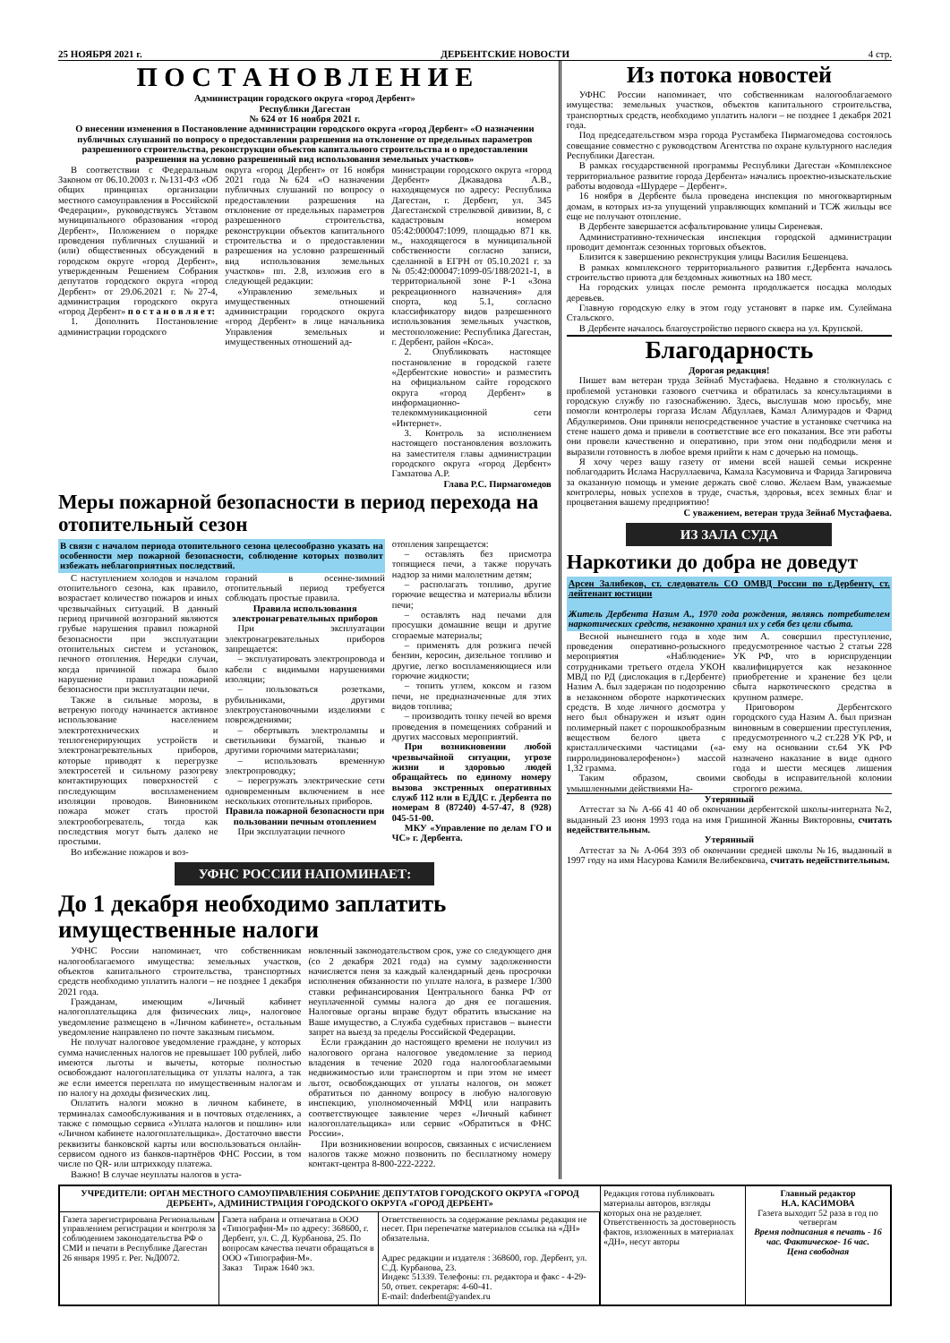25 НОЯБРЯ 2021 г. ДЕРБЕНТСКИЕ НОВОСТИ 4 стр.
П О С Т А Н О В Л Е Н И Е
Администрации городского округа «город Дербент»
Республики Дагестан
№ 624 от 16 ноября 2021 г.
О внесении изменения в Постановление администрации городского округа «город Дербент» «О назначении публичных слушаний по вопросу о предоставлении разрешения на отклонение от предельных параметров разрешенного строительства, реконструкции объектов капитального строительства и о предоставлении разрешения на условно разрешенный вид использования земельных участков»
В соответствии с Федеральным Законом от 06.10.2003 г. №131-ФЗ «Об общих принципах организации местного самоуправления в Российской Федерации», руководствуясь Уставом муниципального образования «город Дербент», Положением о порядке проведения публичных слушаний и (или) общественных обсуждений в городском округе «город Дербент», утвержденным Решением Собрания депутатов городского округа «город Дербент» от 29.06.2021 г. №27-4, администрация городского округа «город Дербент» п о с т а н о в л я е т:
1. Дополнить Постановление администрации городского
округа «город Дербент» от 16 ноября 2021 года №624 «О назначении публичных слушаний по вопросу о предоставлении разрешения на отклонение от предельных параметров разрешенного строительства, реконструкции объектов капитального строительства и о предоставлении разрешения на условно разрешенный вид использования земельных участков» пп. 2.8, изложив его в следующей редакции:
«Управлению земельных и имущественных отношений администрации городского округа «город Дербент» в лице начальника Управления земельных и имущественных отношений ад-
министрации городского округа «город Дербент» Джавадова А.В., находящемуся по адресу: Республика Дагестан, г. Дербент, ул. 345 Дагестанской стрелковой дивизии, 8, с кадастровым номером 05:42:000047:1099, площадью 871 кв. м., находящегося в муниципальной собственности согласно записи, сделанной в ЕГРН от 05.10.2021 г. за №05:42:000047:1099-05/188/2021-1, в территориальной зоне Р-1 «Зона рекреационного назначения» для спорта, код 5.1, согласно классификатору видов разрешенного использования земельных участков, местоположение: Республика Дагестан, г. Дербент, район «Коса».
2. Опубликовать настоящее постановление в городской газете «Дербентские новости» и разместить на официальном сайте городского округа «город Дербент» в информационно-телекоммуникационной сети «Интернет».
3. Контроль за исполнением настоящего постановления возложить на заместителя главы администрации городского округа «город Дербент» Гамзатова А.Р.
Глава Р.С. Пирмагомедов
Меры пожарной безопасности в период перехода на отопительный сезон
В связи с началом периода отопительного сезона целесообразно указать на особенности мер пожарной безопасности, соблюдение которых позволит избежать неблагоприятных последствий.
С наступлением холодов и началом отопительного сезона, как правило, возрастает количество пожаров и иных чрезвычайных ситуаций. В данный период причиной возгораний являются грубые нарушения правил пожарной безопасности при эксплуатации отопительных систем и установок, печного отопления. Нередки случаи, когда причиной пожара было нарушение правил пожарной безопасности при эксплуатации печи.
Также в сильные морозы, в ветреную погоду начинается активное использование населением электротехнических и теплогенерирующих устройств и электронагревательных приборов, которые приводят к перегрузке электросетей и сильному разогреву контактирующих поверхностей с последующим воспламенением изоляции проводов. Виновником пожара может стать простой электрообогреватель, тогда как последствия могут быть далеко не простыми.
Во избежание пожаров и воз-
гораний в осенне-зимний отопительный период требуется соблюдать простые правила.
Правила использования электронагревательных приборов
При эксплуатации электронагревательных приборов запрещается:
– эксплуатировать электропровода и кабели с видимыми нарушениями изоляции;
– пользоваться розетками, рубильниками, другими электроустановочными изделиями с повреждениями;
– обертывать электролампы и светильники бумагой, тканью и другими горючими материалами;
– использовать временную электропроводку;
– перегружать электрические сети одновременным включением в нее нескольких отопительных приборов.
Правила пожарной безопасности при пользовании печным отоплением
При эксплуатации печного
отопления запрещается:
– оставлять без присмотра топящиеся печи, а также поручать надзор за ними малолетним детям;
– располагать топливо, другие горючие вещества и материалы вблизи печи;
– оставлять над печами для просушки домашние вещи и другие сгораемые материалы;
– применять для розжига печей бензин, керосин, дизельное топливо и другие, легко воспламеняющиеся или горючие жидкости;
– топить углем, коксом и газом печи, не предназначенные для этих видов топлива;
– производить топку печей во время проведения в помещениях собраний и других массовых мероприятий.
При возникновении любой чрезвычайной ситуации, угрозе жизни и здоровью людей обращайтесь по единому номеру вызова экстренных оперативных служб 112 или в ЕДДС г. Дербента по номерам 8 (87240) 4-57-47, 8 (928) 045-51-00.
МКУ «Управление по делам ГО и ЧС» г. Дербента.
УФНС РОССИИ НАПОМИНАЕТ:
До 1 декабря необходимо заплатить имущественные налоги
УФНС России напоминает, что собственникам налогооблагаемого имущества: земельных участков, объектов капитального строительства, транспортных средств необходимо уплатить налоги – не позднее 1 декабря 2021 года.
Гражданам, имеющим «Личный кабинет налогоплательщика для физических лиц», налоговое уведомление размещено в «Личном кабинете», остальным уведомление направлено по почте заказным письмом.
Не получат налоговое уведомление граждане, у которых сумма начисленных налогов не превышает 100 рублей, либо имеются льготы и вычеты, которые полностью освобождают налогоплательщика от уплаты налога, а так же если имеется переплата по имущественным налогам и по налогу на доходы физических лиц.
Оплатить налоги можно в личном кабинете, в терминалах самообслуживания и в почтовых отделениях, а также с помощью сервиса «Уплата налогов и пошлин» или «Личном кабинете налогоплательщика». Достаточно ввести реквизиты банковской карты или воспользоваться онлайн-сервисом одного из банков-партнёров ФНС России, в том числе по QR- или штрихкоду платежа.
Важно! В случае неуплаты налогов в уста-
новленный законодательством срок, уже со следующего дня (со 2 декабря 2021 года) на сумму задолженности начисляется пеня за каждый календарный день просрочки исполнения обязанности по уплате налога, в размере 1/300 ставки рефинансирования Центрального банка РФ от неуплаченной суммы налога до дня ее погашения. Налоговые органы вправе будут обратить взыскание на Ваше имущество, а Служба судебных приставов – вынести запрет на выезд за пределы Российской Федерации.
Если гражданин до настоящего времени не получил из налогового органа налоговое уведомление за период владения в течение 2020 года налогооблагаемыми недвижимостью или транспортом и при этом не имеет льгот, освобождающих от уплаты налогов, он может обратиться по данному вопросу в любую налоговую инспекцию, уполномоченный МФЦ или направить соответствующее заявление через «Личный кабинет налогоплательщика» или сервис «Обратиться в ФНС России».
При возникновении вопросов, связанных с исчислением налогов также можно позвонить по бесплатному номеру контакт-центра 8-800-222-2222.
Из потока новостей
УФНС России напоминает, что собственникам налогооблагаемого имущества: земельных участков, объектов капитального строительства, транспортных средств, необходимо уплатить налоги – не позднее 1 декабря 2021 года.
Под председательством мэра города Рустамбека Пирмагомедова состоялось совещание совместно с руководством Агентства по охране культурного наследия Республики Дагестан.
В рамках государственной программы Республики Дагестан «Комплексное территориальное развитие города Дербента» начались проектно-изыскательские работы водовода «Шурдере – Дербент».
16 ноября в Дербенте была проведена инспекция по многоквартирным домам, в которых из-за упущений управляющих компаний и ТСЖ жильцы все еще не получают отопление.
В Дербенте завершается асфальтирование улицы Сиреневая.
Административно-техническая инспекция городской администрации проводит демонтаж сезонных торговых объектов.
Близится к завершению реконструкция улицы Василия Бешенцева.
В рамках комплексного территориального развития г.Дербента началось строительство приюта для бездомных животных на 180 мест.
На городских улицах после ремонта продолжается посадка молодых деревьев.
Главную городскую елку в этом году установят в парке им. Сулеймана Стальского.
В Дербенте началось благоустройство первого сквера на ул. Крупской.
Благодарность
Дорогая редакция!
Пишет вам ветеран труда Зейнаб Мустафаева. Недавно я столкнулась с проблемой установки газового счетчика и обратилась за консультациями в городскую службу по газоснабжению. Здесь, выслушав мою просьбу, мне помогли контролеры горгаза Ислам Абдуллаев, Камал Алимурадов и Фарид Абдулкеримов. Они приняли непосредственное участие в установке счетчика на стене нашего дома и привели в соответствие все его показания. Все эти работы они провели качественно и оперативно, при этом они подбодрили меня и выразили готовность в любое время прийти к нам с дочерью на помощь.
Я хочу через вашу газету от имени всей нашей семьи искренне поблагодарить Ислама Насруллаевича, Камала Касумовича и Фарида Загировича за оказанную помощь и умение держать своё слово. Желаем Вам, уважаемые контролеры, новых успехов в труде, счастья, здоровья, всех земных благ и процветания вашему предприятию!
С уважением, ветеран труда Зейнаб Мустафаева.
ИЗ ЗАЛА СУДА
Наркотики до добра не доведут
Арсен Залибеков, ст. следователь СО ОМВД России по г.Дербенту, ст. лейтенант юстиции
Житель Дербента Назим А., 1970 года рождения, являясь потребителем наркотических средств, незаконно хранил их у себя без цели сбыта.
Весной нынешнего года в ходе проведения оперативно-розыскного мероприятия «Наблюдение» сотрудниками третьего отдела УКОН МВД по РД (дислокация в г.Дербенте) Назим А. был задержан по подозрению в незаконном обороте наркотических средств. В ходе личного досмотра у него был обнаружен и изъят один полимерный пакет с порошкообразным веществом белого цвета с кристаллическими частицами («а-пирролидиновалерофенон») массой 1,32 грамма.
Таким образом, своими умышленными действиями На-
зим А. совершил преступление, предусмотренное частью 2 статьи 228 УК РФ, что в юриспруденции квалифицируется как незаконное приобретение и хранение без цели сбыта наркотического средства в крупном размере.
Приговором Дербентского городского суда Назим А. был признан виновным в совершении преступления, предусмотренного ч.2 ст.228 УК РФ, и ему на основании ст.64 УК РФ назначено наказание в виде одного года и шести месяцев лишения свободы в исправительной колонии строгого режима.
Утерянный
Аттестат за № А-66 41 40 об окончании дербентской школы-интерната №2, выданный 23 июня 1993 года на имя Гришиной Жанны Викторовны, считать недействительным.
Утерянный
Аттестат за № А-064 393 об окончании средней школы №16, выданный в 1997 году на имя Насурова Камиля Велибековича, считать недействительным.
УЧРЕДИТЕЛИ: ОРГАН МЕСТНОГО САМОУПРАВЛЕНИЯ СОБРАНИЕ ДЕПУТАТОВ ГОРОДСКОГО ОКРУГА «ГОРОД ДЕРБЕНТ», АДМИНИСТРАЦИЯ ГОРОДСКОГО ОКРУГА «ГОРОД ДЕРБЕНТ»
Газета зарегистрирована Региональным управлением регистрации и контроля за соблюдением законодательства РФ о СМИ и печати в Республике Дагестан 26 января 1995 г. Рег. №Д0072.
Газета набрана и отпечатана в ООО «Типография-М» по адресу: 368600, г. Дербент, ул. С. Д. Курбанова, 25. По вопросам качества печати обращаться в ООО «Типография-М».
Заказ Тираж 1640 экз.
Ответственность за содержание рекламы редакция не несет. При перепечатке материалов ссылка на «ДН» обязательна.
Адрес редакции и издателя : 368600, гор. Дербент, ул. С.Д. Курбанова, 23.
Индекс 51339. Телефоны: гл. редактора и факс - 4-29-50, ответ. секретаря: 4-60-41.
E-mail: dnderbent@yandex.ru
Редакция готова публиковать материалы авторов, взгляды которых она не разделяет. Ответственность за достоверность фактов, изложенных в материалах «ДН», несут авторы
Главный редактор
Н.А. КАСИМОВА
Газета выходит 52 раза в год по четвергам
Время подписания в печать - 16 час. Фактическое- 16 час.
Цена свободная